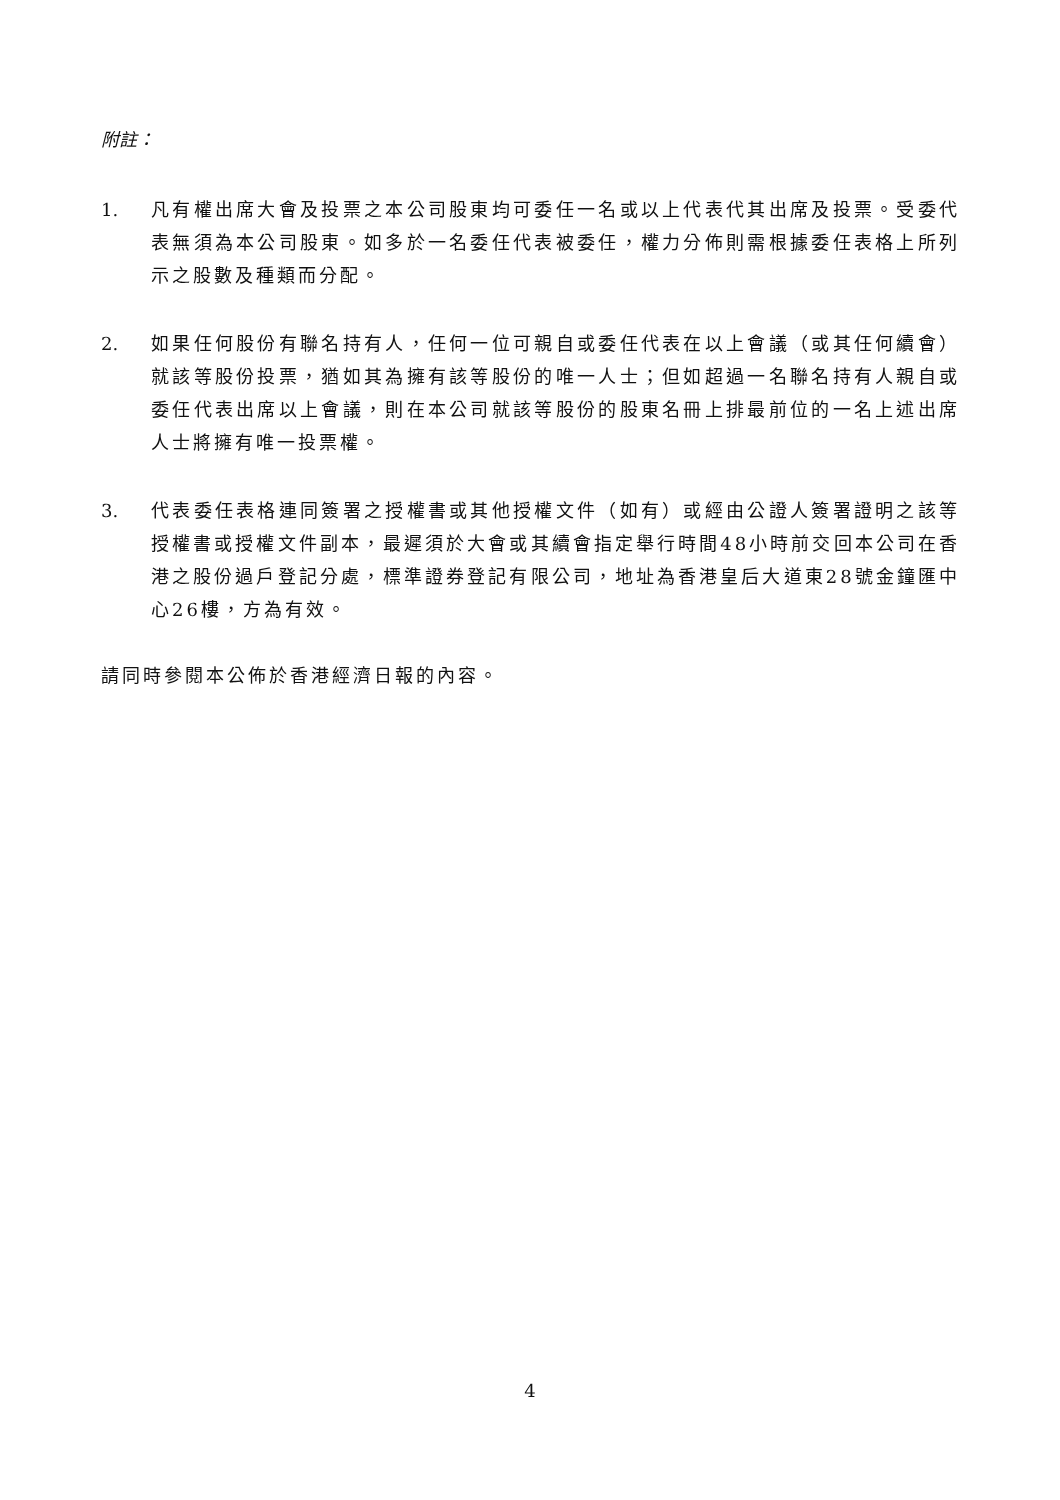附註：
1. 凡有權出席大會及投票之本公司股東均可委任一名或以上代表代其出席及投票。受委代表無須為本公司股東。如多於一名委任代表被委任，權力分佈則需根據委任表格上所列示之股數及種類而分配。
2. 如果任何股份有聯名持有人，任何一位可親自或委任代表在以上會議（或其任何續會）就該等股份投票，猶如其為擁有該等股份的唯一人士；但如超過一名聯名持有人親自或委任代表出席以上會議，則在本公司就該等股份的股東名冊上排最前位的一名上述出席人士將擁有唯一投票權。
3. 代表委任表格連同簽署之授權書或其他授權文件（如有）或經由公證人簽署證明之該等授權書或授權文件副本，最遲須於大會或其續會指定舉行時間48小時前交回本公司在香港之股份過戶登記分處，標準證券登記有限公司，地址為香港皇后大道東28號金鐘匯中心26樓，方為有效。
請同時參閱本公佈於香港經濟日報的內容。
4